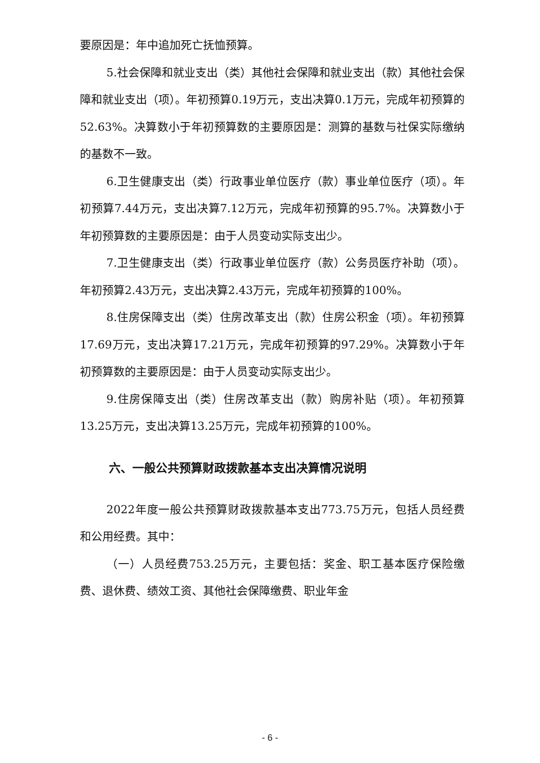要原因是：年中追加死亡抚恤预算。
5.社会保障和就业支出（类）其他社会保障和就业支出（款）其他社会保障和就业支出（项）。年初预算0.19万元，支出决算0.1万元，完成年初预算的52.63%。决算数小于年初预算数的主要原因是：测算的基数与社保实际缴纳的基数不一致。
6.卫生健康支出（类）行政事业单位医疗（款）事业单位医疗（项）。年初预算7.44万元，支出决算7.12万元，完成年初预算的95.7%。决算数小于年初预算数的主要原因是：由于人员变动实际支出少。
7.卫生健康支出（类）行政事业单位医疗（款）公务员医疗补助（项）。年初预算2.43万元，支出决算2.43万元，完成年初预算的100%。
8.住房保障支出（类）住房改革支出（款）住房公积金（项）。年初预算17.69万元，支出决算17.21万元，完成年初预算的97.29%。决算数小于年初预算数的主要原因是：由于人员变动实际支出少。
9.住房保障支出（类）住房改革支出（款）购房补贴（项）。年初预算13.25万元，支出决算13.25万元，完成年初预算的100%。
六、一般公共预算财政拨款基本支出决算情况说明
2022年度一般公共预算财政拨款基本支出773.75万元，包括人员经费和公用经费。其中：
（一）人员经费753.25万元，主要包括：奖金、职工基本医疗保险缴费、退休费、绩效工资、其他社会保障缴费、职业年金
- 6 -